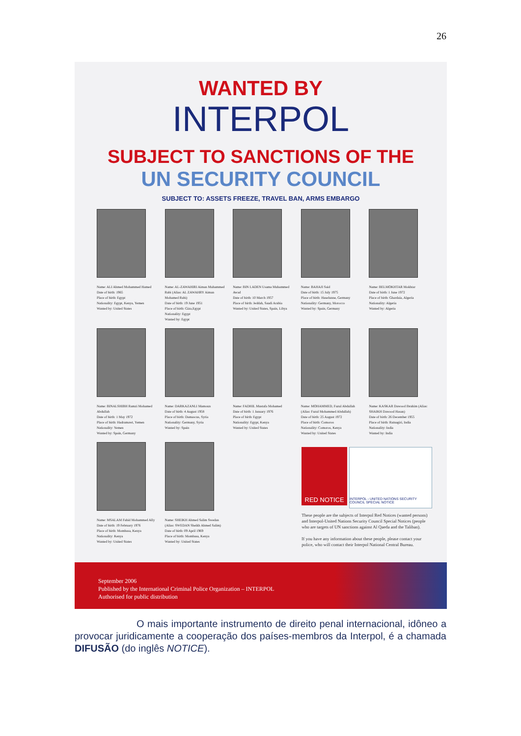26
WANTED BY
INTERPOL
SUBJECT TO SANCTIONS OF THE
UN SECURITY COUNCIL
SUBJECT TO: ASSETS FREEZE, TRAVEL BAN, ARMS EMBARGO
Name: ALI Ahmed Mohammed Hamed
Date of birth: 1965
Place of birth: Egypt
Nationality: Egypt, Kenya, Yemen
Wanted by: United States
Name: AL-ZAWAHIRI Aiman Muhammed Rabi (Alias: AL ZAWAHRY Aiman Mohamed Rabi)
Date of birth: 19 June 1951
Place of birth: Giza,Egypt
Nationality: Egypt
Wanted by: Egypt
Name: BIN LADEN Usama Muhammed Awad
Date of birth: 10 March 1957
Place of birth: Jeddah, Saudi Arabia
Wanted by: United States, Spain, Libya
Name: BAHAJI Said
Date of birth: 15 July 1975
Place of birth: Haselunne, Germany
Nationality: Germany, Morocco
Wanted by: Spain, Germany
Name: BELMOKHTAR Mokhtar
Date of birth: 1 June 1972
Place of birth: Ghardaia, Algeria
Nationality: Algeria
Wanted by: Algeria
Name: BINALSHIBH Ramzi Mohamed Abdullah
Date of birth: 1 May 1972
Place of birth: Hadramawt, Yemen
Nationality: Yemen
Wanted by: Spain, Germany
Name: DARKAZANLI Mamoun
Date of birth: 4 August 1958
Place of birth: Damascus, Syria
Nationality: Germany, Syria
Wanted by: Spain
Name: FADHIL Mustafa Mohamed
Date of birth: 1 January 1976
Place of birth: Egypt
Nationality: Egypt, Kenya
Wanted by: United States
Name: MOHAMMED, Fazul Abdullah (Alias: Fazul Mohammed Abdullah)
Date of birth: 25 August 1972
Place of birth: Comoros
Nationality: Comoros, Kenya
Wanted by: United States
Name: KASKAR Dawood Ibrahim (Alias: SHAIKH Dawood Hasan)
Date of birth: 26 December 1955
Place of birth: Ratnagiri, India
Nationality: India
Wanted by: India
Name: MSALAM Fahid Mohammed Ally
Date of birth: 19 February 1976
Place of birth: Mombasa, Kenya
Nationality: Kenya
Wanted by: United States
Name: SHEIKH Ahmed Salim Swedan (Alias: SWEDAN Sheikh Ahmed Salim)
Date of birth: 09 April 1969
Place of birth: Mombasa, Kenya
Wanted by: United States
RED NOTICE
INTERPOL - UNITED NATIONS SECURITY COUNCIL SPECIAL NOTICE
These people are the subjects of Interpol Red Notices (wanted persons) and Interpol-United Nations Security Council Special Notices (people who are targets of UN sanctions against Al Qaeda and the Taliban).
If you have any information about these people, please contact your police, who will contact their Interpol National Central Bureau.
September 2006
Published by the International Criminal Police Organization – INTERPOL
Authorised for public distribution
O mais importante instrumento de direito penal internacional, idôneo a provocar juridicamente a cooperação dos países-membros da Interpol, é a chamada DIFUSÃO (do inglês NOTICE).